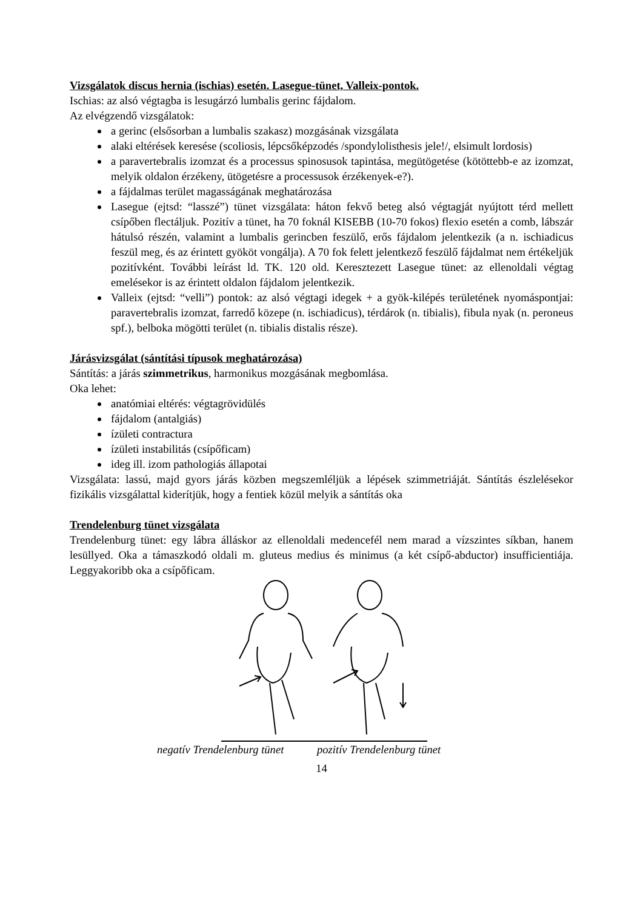Vizsgálatok discus hernia (ischias) esetén. Lasegue-tünet, Valleix-pontok.
Ischias: az alsó végtagba is lesugárzó lumbalis gerinc fájdalom.
Az elvégzendő vizsgálatok:
a gerinc (elsősorban a lumbalis szakasz) mozgásának vizsgálata
alaki eltérések keresése (scoliosis, lépcsőképzodés /spondylolisthesis jele!/, elsimult lordosis)
a paravertebralis izomzat és a processus spinosusok tapintása, megütögetése (kötöttebb-e az izomzat, melyik oldalon érzékeny, ütögetésre a processusok érzékenyek-e?).
a fájdalmas terület magasságának meghatározása
Lasegue (ejtsd: “lasszé”) tünet vizsgálata: háton fekvő beteg alsó végtagját nyújtott térd mellett csípőben flectáljuk. Pozitív a tünet, ha 70 foknál KISEBB (10-70 fokos) flexio esetén a comb, lábszár hátulsó részén, valamint a lumbalis gerincben feszülő, erős fájdalom jelentkezik (a n. ischiadicus feszül meg, és az érintett gyököt vongálja). A 70 fok felett jelentkező feszülő fájdalmat nem értékeljük pozitívként. További leírást ld. TK. 120 old. Keresztezett Lasegue tünet: az ellenoldali végtag emelésekor is az érintett oldalon fájdalom jelentkezik.
Valleix (ejtsd: “velli”) pontok: az alsó végtagi idegek + a gyök-kilépés területének nyomáspontjai: paravertebralis izomzat, farredő közepe (n. ischiadicus), térdárok (n. tibialis), fibula nyak (n. peroneus spf.), belboka mögötti terület (n. tibialis distalis része).
Járásvizsgálat (sántítási típusok meghatározása)
Sántítás: a járás szimmetrikus, harmonikus mozgásának megbomlása.
Oka lehet:
anatómiai eltérés: végtagrövidülés
fájdalom (antalgiás)
ízületi contractura
ízületi instabilitás (csípőficam)
ideg ill. izom pathologiás állapotai
Vizsgálata: lassú, majd gyors járás közben megszemléljük a lépések szimmetriáját. Sántítás észlelésekor fizikális vizsgálattal kiderítjük, hogy a fentiek közül melyik a sántítás oka
Trendelenburg tünet vizsgálata
Trendelenburg tünet: egy lábra álláskor az ellenoldali medencefél nem marad a vízszintes síkban, hanem lesüllyed. Oka a támaszkodó oldali m. gluteus medius és minimus (a két csípő-abductor) insufficientiája. Leggyakoribb oka a csípőficam.
negatív Trendelenburg tünet pozitív Trendelenburg tünet
14